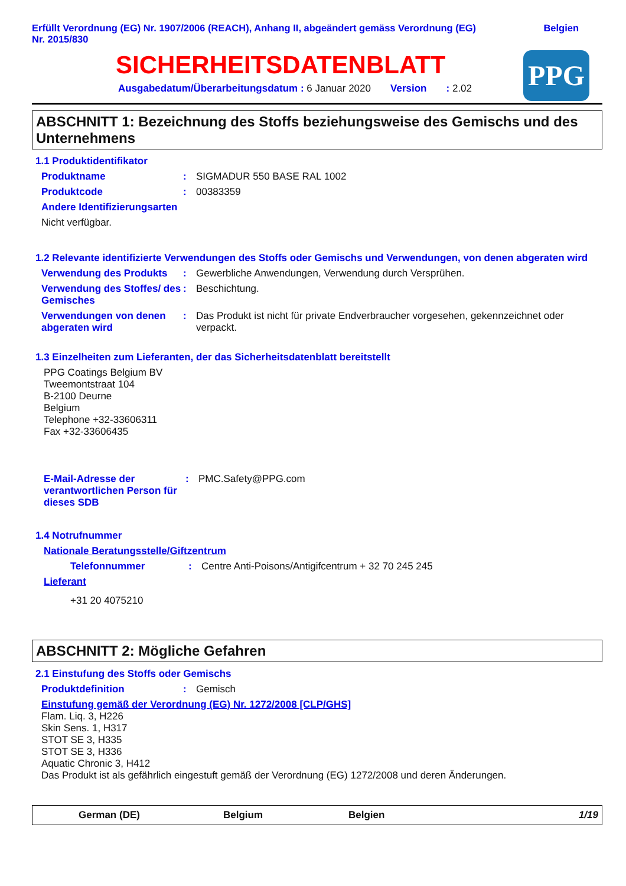Erfüllt Verordnung (EG) Nr. 1907/2006 (REACH), Anhang II, abgeändert gemäss Verordnung (EG)
Nr. 2015/830
Belgien
SICHERHEITSDATENBLATT
PPG
Ausgabedatum/Überarbeitungsdatum : 6 Januar 2020 Version : 2.02
ABSCHNITT 1: Bezeichnung des Stoffs beziehungsweise des Gemischs und des Unternehmens
1.1 Produktidentifikator
Produktname : SIGMADUR 550 BASE RAL 1002
Produktcode : 00383359
Andere Identifizierungsarten
Nicht verfügbar.
1.2 Relevante identifizierte Verwendungen des Stoffs oder Gemischs und Verwendungen, von denen abgeraten wird
Verwendung des Produkts : Gewerbliche Anwendungen, Verwendung durch Versprühen.
Verwendung des Stoffes/ des Gemisches
: Beschichtung.
Verwendungen von denen abgeraten wird
: Das Produkt ist nicht für private Endverbraucher vorgesehen, gekennzeichnet oder verpackt.
1.3 Einzelheiten zum Lieferanten, der das Sicherheitsdatenblatt bereitstellt
PPG Coatings Belgium BV
Tweemontstraat 104
B-2100 Deurne
Belgium
Telephone +32-33606311
Fax +32-33606435
E-Mail-Adresse der verantwortlichen Person für dieses SDB
: PMC.Safety@PPG.com
1.4 Notrufnummer
Nationale Beratungsstelle/Giftzentrum
Telefonnummer : Centre Anti-Poisons/Antigifcentrum + 32 70 245 245
Lieferant
+31 20 4075210
ABSCHNITT 2: Mögliche Gefahren
2.1 Einstufung des Stoffs oder Gemischs
Produktdefinition : Gemisch
Einstufung gemäß der Verordnung (EG) Nr. 1272/2008 [CLP/GHS]
Flam. Liq. 3, H226
Skin Sens. 1, H317
STOT SE 3, H335
STOT SE 3, H336
Aquatic Chronic 3, H412
Das Produkt ist als gefährlich eingestuft gemäß der Verordnung (EG) 1272/2008 und deren Änderungen.
German (DE) Belgium Belgien 1/19